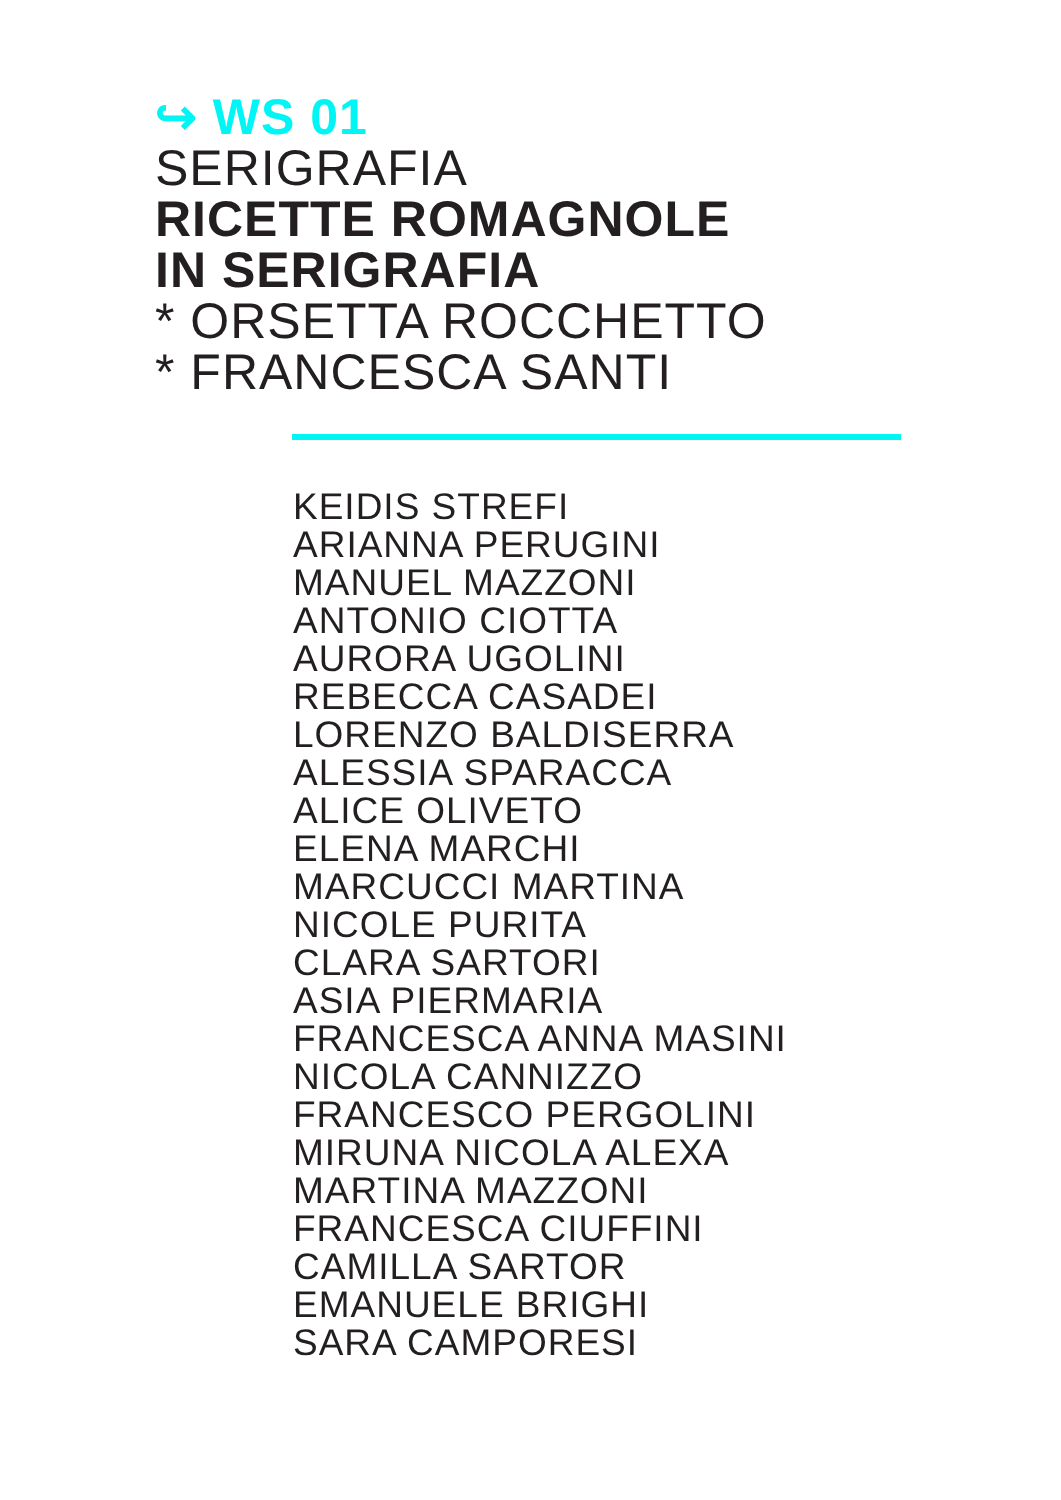↪ WS 01
SERIGRAFIA
RICETTE ROMAGNOLE
IN SERIGRAFIA
* ORSETTA ROCCHETTO
* FRANCESCA SANTI
KEIDIS STREFI
ARIANNA PERUGINI
MANUEL MAZZONI
ANTONIO CIOTTA
AURORA UGOLINI
REBECCA CASADEI
LORENZO BALDISERRA
ALESSIA SPARACCA
ALICE OLIVETO
ELENA MARCHI
MARCUCCI MARTINA
NICOLE PURITA
CLARA SARTORI
ASIA PIERMARIA
FRANCESCA ANNA MASINI
NICOLA CANNIZZO
FRANCESCO PERGOLINI
MIRUNA NICOLA ALEXA
MARTINA MAZZONI
FRANCESCA CIUFFINI
CAMILLA SARTOR
EMANUELE BRIGHI
SARA CAMPORESI